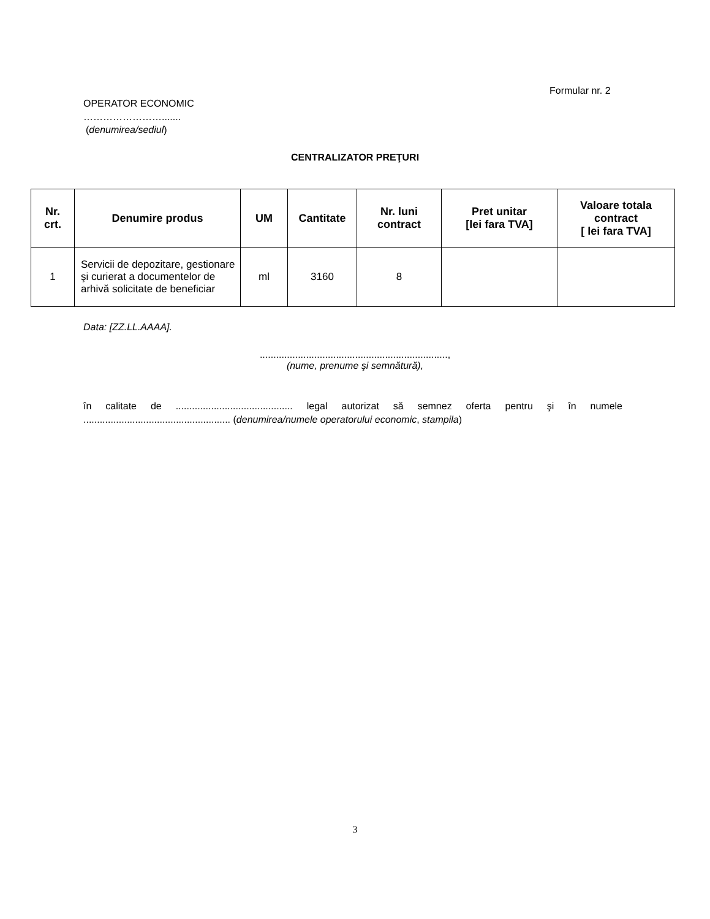Formular nr. 2
OPERATOR ECONOMIC
…………………….......
(denumirea/sediul)
CENTRALIZATOR PREŢURI
| Nr. crt. | Denumire produs | UM | Cantitate | Nr. luni contract | Pret unitar [lei fara TVA] | Valoare totala contract [ lei fara TVA] |
| --- | --- | --- | --- | --- | --- | --- |
| 1 | Servicii de depozitare, gestionare şi curierat a documentelor de arhivă solicitate de beneficiar | ml | 3160 | 8 | | |
Data: [ZZ.LL.AAAA].
.....................................................................,
(nume, prenume şi semnătură),
în calitate de ........................................... legal autorizat să semnez oferta pentru şi în numele ...................................................... (denumirea/numele operatorului economic, stampila)
3